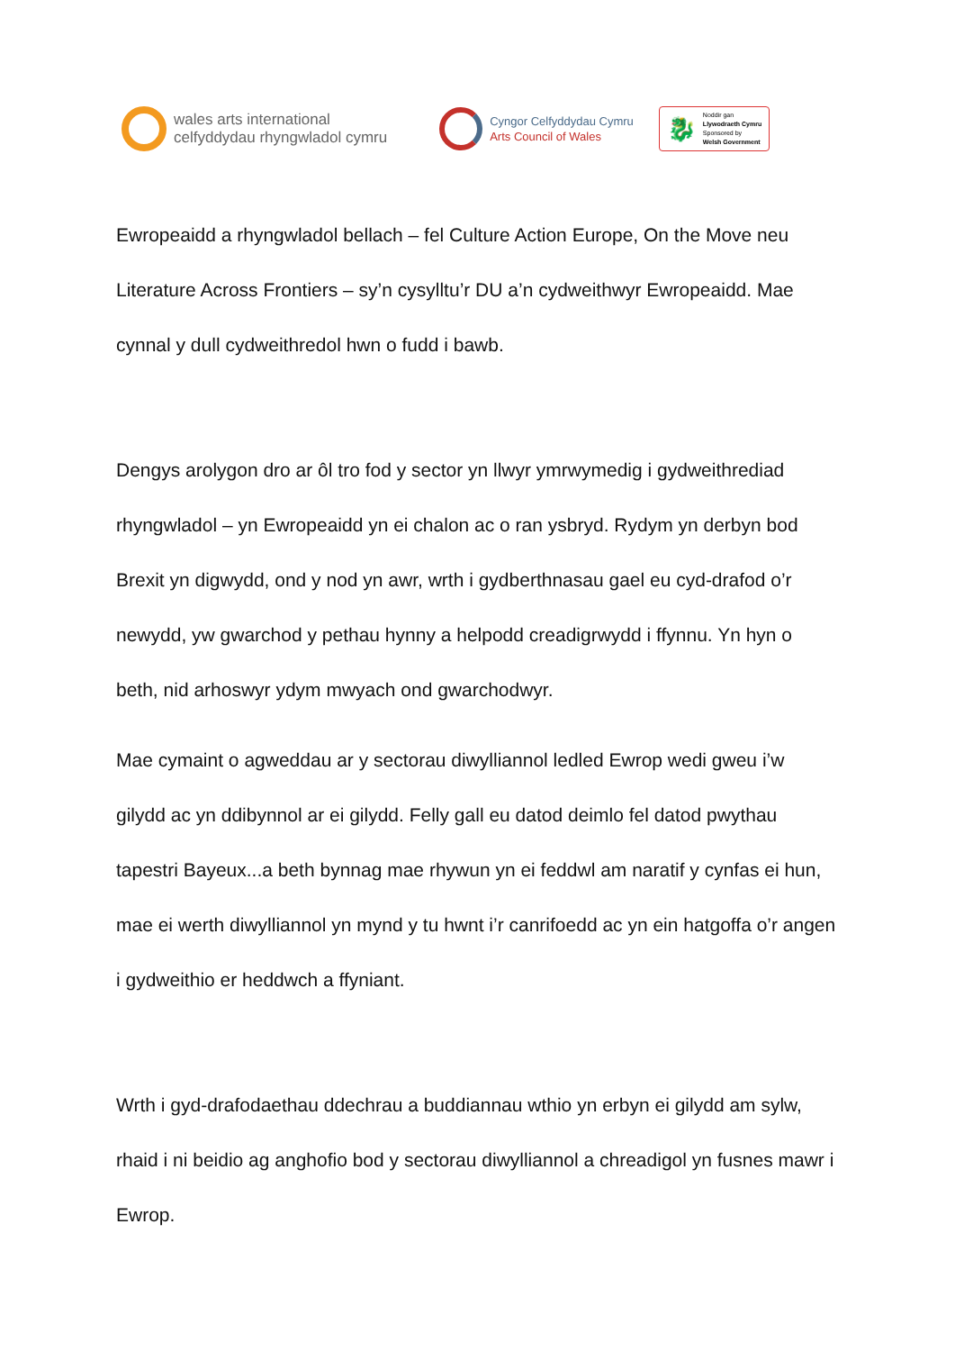wales arts international
celfyddydau rhyngwladol cymru
Cyngor Celfyddydau Cymru
Arts Council of Wales
🐉
Noddir gan
Llywodraeth Cymru
Sponsored by
Welsh Government
Ewropeaidd a rhyngwladol bellach – fel Culture Action Europe, On the Move neu Literature Across Frontiers – sy’n cysylltu’r DU a’n cydweithwyr Ewropeaidd. Mae cynnal y dull cydweithredol hwn o fudd i bawb.
Dengys arolygon dro ar ôl tro fod y sector yn llwyr ymrwymedig i gydweithrediad rhyngwladol – yn Ewropeaidd yn ei chalon ac o ran ysbryd. Rydym yn derbyn bod Brexit yn digwydd, ond y nod yn awr, wrth i gydberthnasau gael eu cyd-drafod o’r newydd, yw gwarchod y pethau hynny a helpodd creadigrwydd i ffynnu. Yn hyn o beth, nid arhoswyr ydym mwyach ond gwarchodwyr.
Mae cymaint o agweddau ar y sectorau diwylliannol ledled Ewrop wedi gweu i’w gilydd ac yn ddibynnol ar ei gilydd. Felly gall eu datod deimlo fel datod pwythau tapestri Bayeux...a beth bynnag mae rhywun yn ei feddwl am naratif y cynfas ei hun, mae ei werth diwylliannol yn mynd y tu hwnt i’r canrifoedd ac yn ein hatgoffa o’r angen i gydweithio er heddwch a ffyniant.
Wrth i gyd-drafodaethau ddechrau a buddiannau wthio yn erbyn ei gilydd am sylw, rhaid i ni beidio ag anghofio bod y sectorau diwylliannol a chreadigol yn fusnes mawr i Ewrop.